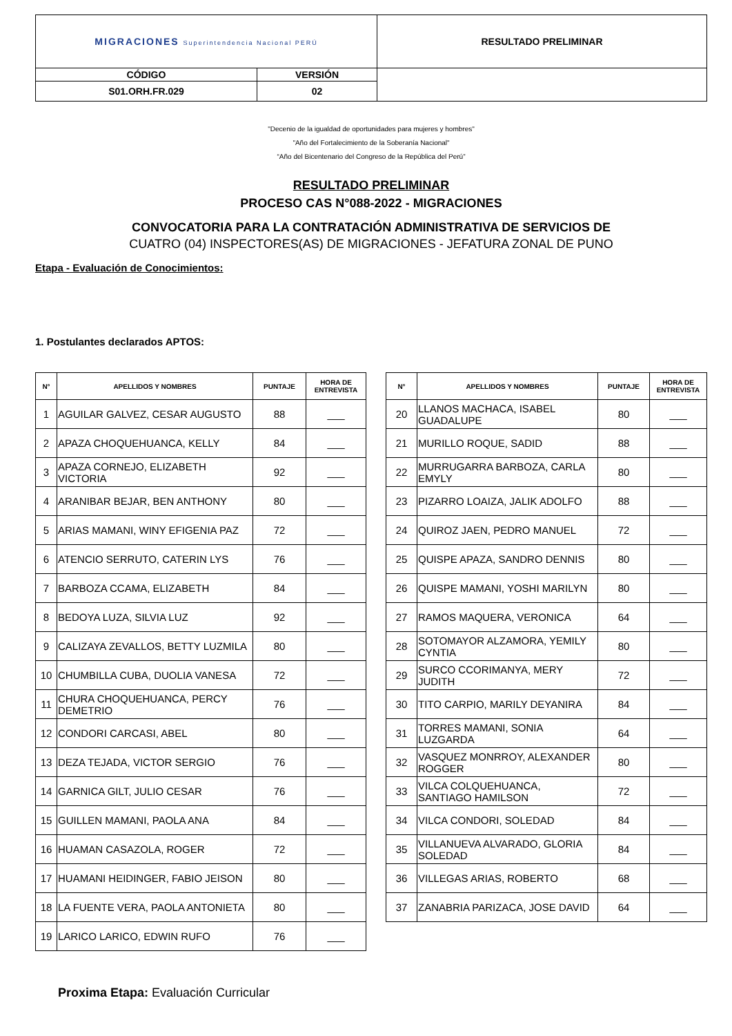| MIGRACIONES Superintendencia Nacional PERÚ | | RESULTADO PRELIMINAR |
| CÓDIGO | VERSIÓN | |
| S01.ORH.FR.029 | 02 | |
"Decenio de la igualdad de oportunidades para mujeres y hombres"
"Año del Fortalecimiento de la Soberanía Nacional"
“Año del Bicentenario del Congreso de la República del Perú”
RESULTADO PRELIMINAR
PROCESO CAS N°088-2022 - MIGRACIONES
CONVOCATORIA PARA LA CONTRATACIÓN ADMINISTRATIVA DE SERVICIOS DE
CUATRO (04) INSPECTORES(AS) DE MIGRACIONES - JEFATURA ZONAL DE PUNO
Etapa - Evaluación de Conocimientos:
1. Postulantes declarados APTOS:
| N° | APELLIDOS Y NOMBRES | PUNTAJE | HORA DE ENTREVISTA |
| --- | --- | --- | --- |
| 1 | AGUILAR GALVEZ, CESAR AUGUSTO | 88 | ___ |
| 2 | APAZA CHOQUEHUANCA, KELLY | 84 | ___ |
| 3 | APAZA CORNEJO, ELIZABETH VICTORIA | 92 | ___ |
| 4 | ARANIBAR BEJAR, BEN ANTHONY | 80 | ___ |
| 5 | ARIAS MAMANI, WINY EFIGENIA PAZ | 72 | ___ |
| 6 | ATENCIO SERRUTO, CATERIN LYS | 76 | ___ |
| 7 | BARBOZA CCAMA, ELIZABETH | 84 | ___ |
| 8 | BEDOYA LUZA, SILVIA LUZ | 92 | ___ |
| 9 | CALIZAYA ZEVALLOS, BETTY LUZMILA | 80 | ___ |
| 10 | CHUMBILLA CUBA, DUOLIA VANESA | 72 | ___ |
| 11 | CHURA CHOQUEHUANCA, PERCY DEMETRIO | 76 | ___ |
| 12 | CONDORI CARCASI, ABEL | 80 | ___ |
| 13 | DEZA TEJADA, VICTOR SERGIO | 76 | ___ |
| 14 | GARNICA GILT, JULIO CESAR | 76 | ___ |
| 15 | GUILLEN MAMANI, PAOLA ANA | 84 | ___ |
| 16 | HUAMAN CASAZOLA, ROGER | 72 | ___ |
| 17 | HUAMANI HEIDINGER, FABIO JEISON | 80 | ___ |
| 18 | LA FUENTE VERA, PAOLA ANTONIETA | 80 | ___ |
| 19 | LARICO LARICO, EDWIN RUFO | 76 | ___ |
| N° | APELLIDOS Y NOMBRES | PUNTAJE | HORA DE ENTREVISTA |
| --- | --- | --- | --- |
| 20 | LLANOS MACHACA, ISABEL GUADALUPE | 80 | ___ |
| 21 | MURILLO ROQUE, SADID | 88 | ___ |
| 22 | MURRUGARRA BARBOZA, CARLA EMYLY | 80 | ___ |
| 23 | PIZARRO LOAIZA, JALIK ADOLFO | 88 | ___ |
| 24 | QUIROZ JAEN, PEDRO MANUEL | 72 | ___ |
| 25 | QUISPE APAZA, SANDRO DENNIS | 80 | ___ |
| 26 | QUISPE MAMANI, YOSHI MARILYN | 80 | ___ |
| 27 | RAMOS MAQUERA, VERONICA | 64 | ___ |
| 28 | SOTOMAYOR ALZAMORA, YEMILY CYNTIA | 80 | ___ |
| 29 | SURCO CCORIMANYA, MERY JUDITH | 72 | ___ |
| 30 | TITO CARPIO, MARILY DEYANIRA | 84 | ___ |
| 31 | TORRES MAMANI, SONIA LUZGARDA | 64 | ___ |
| 32 | VASQUEZ MONRROY, ALEXANDER ROGGER | 80 | ___ |
| 33 | VILCA COLQUEHUANCA, SANTIAGO HAMILSON | 72 | ___ |
| 34 | VILCA CONDORI, SOLEDAD | 84 | ___ |
| 35 | VILLANUEVA ALVARADO, GLORIA SOLEDAD | 84 | ___ |
| 36 | VILLEGAS ARIAS, ROBERTO | 68 | ___ |
| 37 | ZANABRIA PARIZACA, JOSE DAVID | 64 | ___ |
Proxima Etapa: Evaluación Curricular